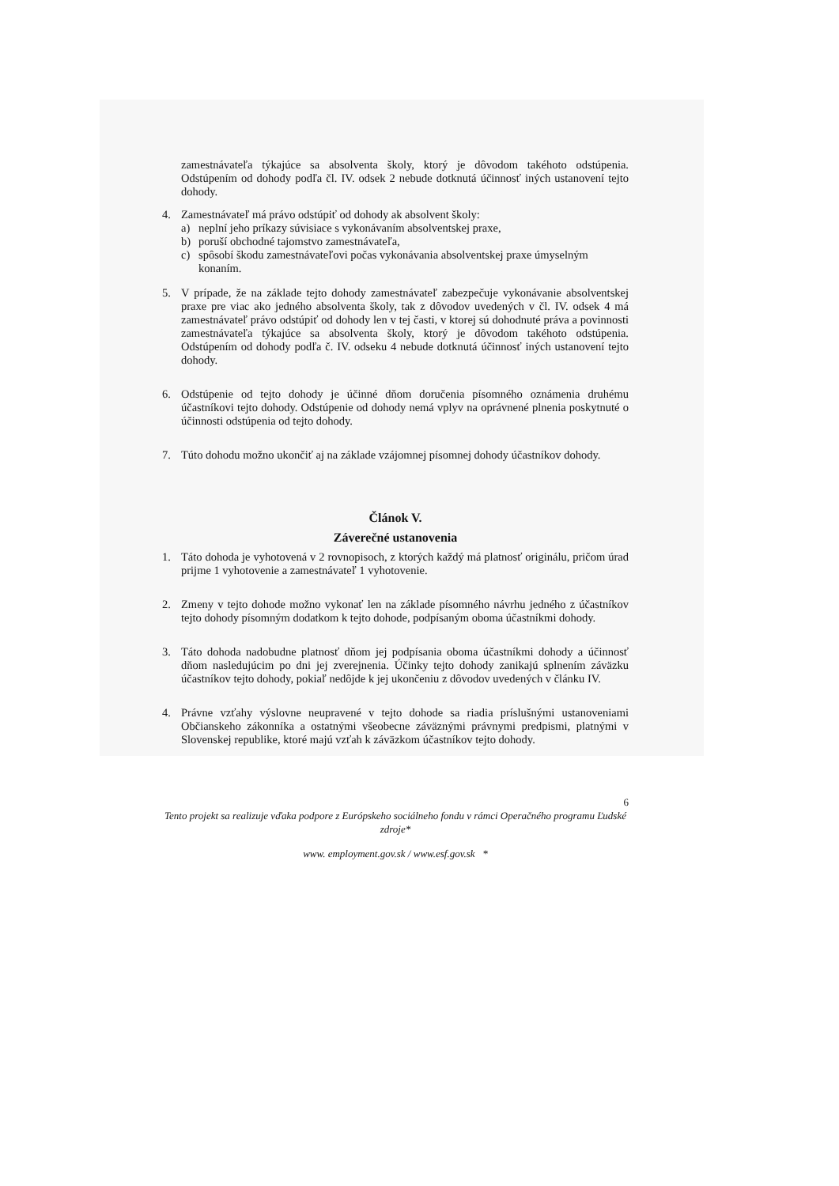zamestnávateľa týkajúce sa absolventa školy, ktorý je dôvodom takéhoto odstúpenia. Odstúpením od dohody podľa čl. IV. odsek 2 nebude dotknutá účinnosť iných ustanovení tejto dohody.
4. Zamestnávateľ má právo odstúpiť od dohody ak absolvent školy:
a) neplní jeho príkazy súvisiace s vykonávaním absolventskej praxe,
b) poruší obchodné tajomstvo zamestnávateľa,
c) spôsobí škodu zamestnávateľovi počas vykonávania absolventskej praxe úmyselným konaním.
5. V prípade, že na základe tejto dohody zamestnávateľ zabezpečuje vykonávanie absolventskej praxe pre viac ako jedného absolventa školy, tak z dôvodov uvedených v čl. IV. odsek 4 má zamestnávateľ právo odstúpiť od dohody len v tej časti, v ktorej sú dohodnuté práva a povinnosti zamestnávateľa týkajúce sa absolventa školy, ktorý je dôvodom takéhoto odstúpenia. Odstúpením od dohody podľa č. IV. odseku 4 nebude dotknutá účinnosť iných ustanovení tejto dohody.
6. Odstúpenie od tejto dohody je účinné dňom doručenia písomného oznámenia druhému účastníkovi tejto dohody. Odstúpenie od dohody nemá vplyv na oprávnené plnenia poskytnuté o účinnosti odstúpenia od tejto dohody.
7. Túto dohodu možno ukončiť aj na základe vzájomnej písomnej dohody účastníkov dohody.
Článok V.
Záverečné ustanovenia
1. Táto dohoda je vyhotovená v 2 rovnopisoch, z ktorých každý má platnosť originálu, pričom úrad prijme 1 vyhotovenie a zamestnávateľ 1 vyhotovenie.
2. Zmeny v tejto dohode možno vykonať len na základe písomného návrhu jedného z účastníkov tejto dohody písomným dodatkom k tejto dohode, podpísaným oboma účastníkmi dohody.
3. Táto dohoda nadobudne platnosť dňom jej podpísania oboma účastníkmi dohody a účinnosť dňom nasledujúcim po dni jej zverejnenia. Účinky tejto dohody zanikajú splnením záväzku účastníkov tejto dohody, pokiaľ nedôjde k jej ukončeniu z dôvodov uvedených v článku IV.
4. Právne vzťahy výslovne neupravené v tejto dohode sa riadia príslušnými ustanoveniami Občianskeho zákonníka a ostatnými všeobecne záväznými právnymi predpismi, platnými v Slovenskej republike, ktoré majú vzťah k záväzkom účastníkov tejto dohody.
6
Tento projekt sa realizuje vďaka podpore z Európskeho sociálneho fondu v rámci Operačného programu Ľudské zdroje*
www. employment.gov.sk / www.esf.gov.sk *